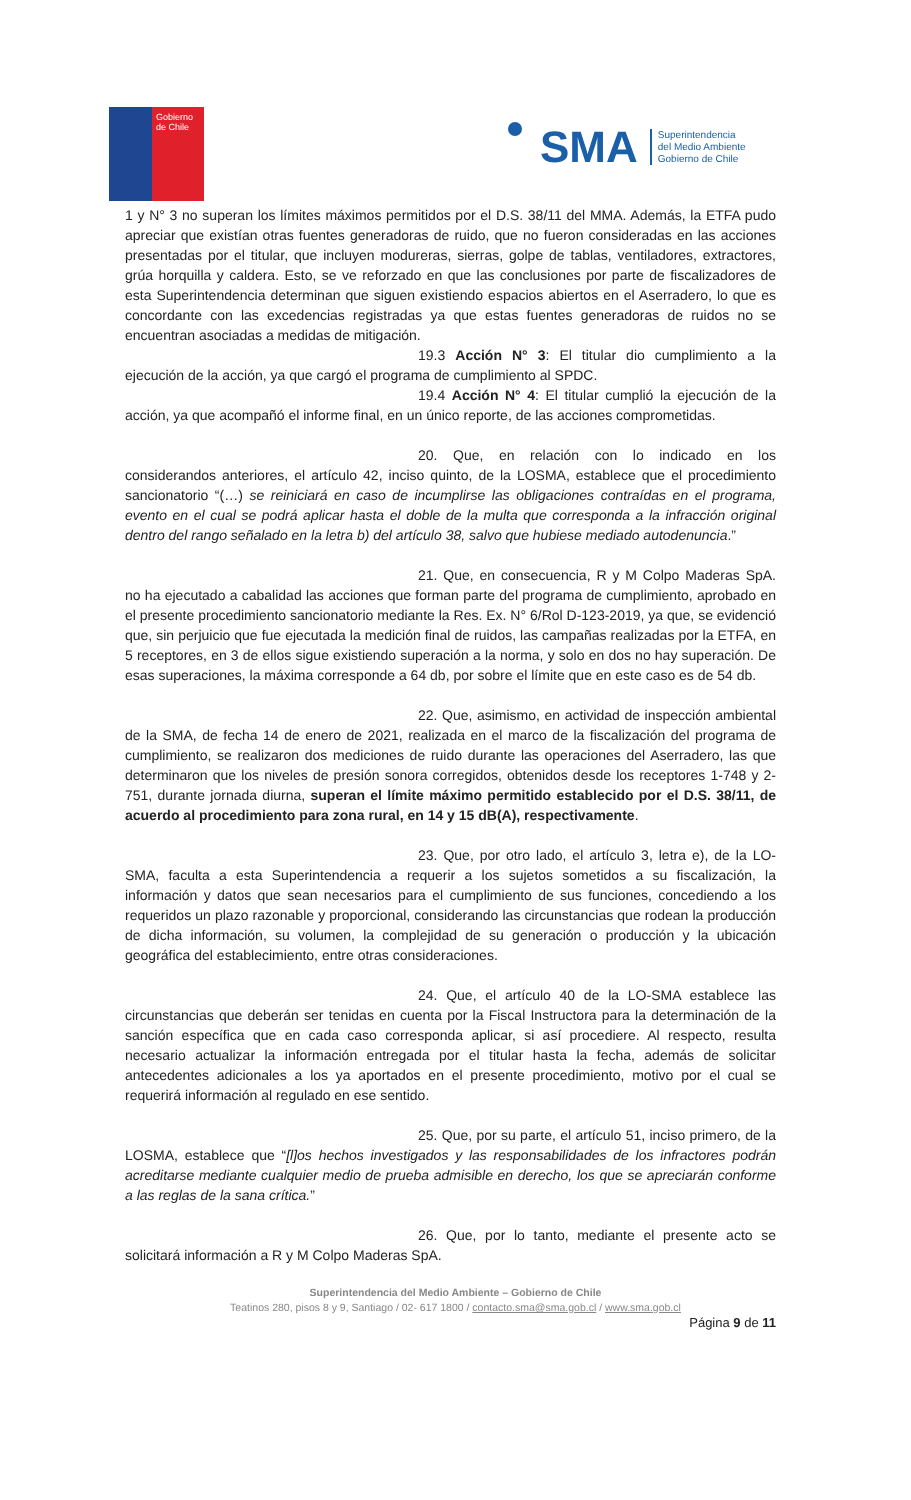Gobierno
de Chile
SMA
Superintendencia
del Medio Ambiente
Gobierno de Chile
1 y N° 3 no superan los límites máximos permitidos por el D.S. 38/11 del MMA. Además, la ETFA pudo apreciar que existían otras fuentes generadoras de ruido, que no fueron consideradas en las acciones presentadas por el titular, que incluyen modureras, sierras, golpe de tablas, ventiladores, extractores, grúa horquilla y caldera. Esto, se ve reforzado en que las conclusiones por parte de fiscalizadores de esta Superintendencia determinan que siguen existiendo espacios abiertos en el Aserradero, lo que es concordante con las excedencias registradas ya que estas fuentes generadoras de ruidos no se encuentran asociadas a medidas de mitigación.
19.3 Acción N° 3: El titular dio cumplimiento a la ejecución de la acción, ya que cargó el programa de cumplimiento al SPDC.
19.4 Acción N° 4: El titular cumplió la ejecución de la acción, ya que acompañó el informe final, en un único reporte, de las acciones comprometidas.
20. Que, en relación con lo indicado en los considerandos anteriores, el artículo 42, inciso quinto, de la LOSMA, establece que el procedimiento sancionatorio “(…) se reiniciará en caso de incumplirse las obligaciones contraídas en el programa, evento en el cual se podrá aplicar hasta el doble de la multa que corresponda a la infracción original dentro del rango señalado en la letra b) del artículo 38, salvo que hubiese mediado autodenuncia.”
21. Que, en consecuencia, R y M Colpo Maderas SpA. no ha ejecutado a cabalidad las acciones que forman parte del programa de cumplimiento, aprobado en el presente procedimiento sancionatorio mediante la Res. Ex. N° 6/Rol D-123-2019, ya que, se evidenció que, sin perjuicio que fue ejecutada la medición final de ruidos, las campañas realizadas por la ETFA, en 5 receptores, en 3 de ellos sigue existiendo superación a la norma, y solo en dos no hay superación. De esas superaciones, la máxima corresponde a 64 db, por sobre el límite que en este caso es de 54 db.
22. Que, asimismo, en actividad de inspección ambiental de la SMA, de fecha 14 de enero de 2021, realizada en el marco de la fiscalización del programa de cumplimiento, se realizaron dos mediciones de ruido durante las operaciones del Aserradero, las que determinaron que los niveles de presión sonora corregidos, obtenidos desde los receptores 1-748 y 2-751, durante jornada diurna, superan el límite máximo permitido establecido por el D.S. 38/11, de acuerdo al procedimiento para zona rural, en 14 y 15 dB(A), respectivamente.
23. Que, por otro lado, el artículo 3, letra e), de la LO-SMA, faculta a esta Superintendencia a requerir a los sujetos sometidos a su fiscalización, la información y datos que sean necesarios para el cumplimiento de sus funciones, concediendo a los requeridos un plazo razonable y proporcional, considerando las circunstancias que rodean la producción de dicha información, su volumen, la complejidad de su generación o producción y la ubicación geográfica del establecimiento, entre otras consideraciones.
24. Que, el artículo 40 de la LO-SMA establece las circunstancias que deberán ser tenidas en cuenta por la Fiscal Instructora para la determinación de la sanción específica que en cada caso corresponda aplicar, si así procediere. Al respecto, resulta necesario actualizar la información entregada por el titular hasta la fecha, además de solicitar antecedentes adicionales a los ya aportados en el presente procedimiento, motivo por el cual se requerirá información al regulado en ese sentido.
25. Que, por su parte, el artículo 51, inciso primero, de la LOSMA, establece que “[l]os hechos investigados y las responsabilidades de los infractores podrán acreditarse mediante cualquier medio de prueba admisible en derecho, los que se apreciarán conforme a las reglas de la sana crítica.”
26. Que, por lo tanto, mediante el presente acto se solicitará información a R y M Colpo Maderas SpA.
Superintendencia del Medio Ambiente – Gobierno de Chile
Teatinos 280, pisos 8 y 9, Santiago / 02- 617 1800 / contacto.sma@sma.gob.cl / www.sma.gob.cl
Página 9 de 11